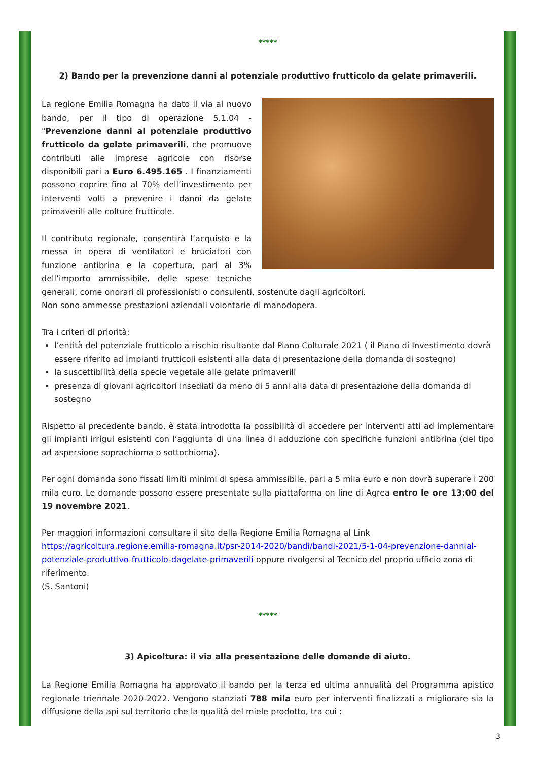*****
2) Bando per la prevenzione danni al potenziale produttivo frutticolo da gelate primaverili.
La regione Emilia Romagna ha dato il via al nuovo bando, per il tipo di operazione 5.1.04 - "Prevenzione danni al potenziale produttivo frutticolo da gelate primaverili, che promuove contributi alle imprese agricole con risorse disponibili pari a Euro 6.495.165 . I finanziamenti possono coprire fino al 70% dell’investimento per interventi volti a prevenire i danni da gelate primaverili alle colture frutticole.
Il contributo regionale, consentirà l’acquisto e la messa in opera di ventilatori e bruciatori con funzione antibrina e la copertura, pari al 3% dell’importo ammissibile, delle spese tecniche generali, come onorari di professionisti o consulenti, sostenute dagli agricoltori.
Non sono ammesse prestazioni aziendali volontarie di manodopera.
Tra i criteri di priorità:
l’entità del potenziale frutticolo a rischio risultante dal Piano Colturale 2021 ( il Piano di Investimento dovrà essere riferito ad impianti frutticoli esistenti alla data di presentazione della domanda di sostegno)
la suscettibilità della specie vegetale alle gelate primaverili
presenza di giovani agricoltori insediati da meno di 5 anni alla data di presentazione della domanda di sostegno
Rispetto al precedente bando, è stata introdotta la possibilità di accedere per interventi atti ad implementare gli impianti irrigui esistenti con l’aggiunta di una linea di adduzione con specifiche funzioni antibrina (del tipo ad aspersione soprachioma o sottochioma).
Per ogni domanda sono fissati limiti minimi di spesa ammissibile, pari a 5 mila euro e non dovrà superare i 200 mila euro. Le domande possono essere presentate sulla piattaforma on line di Agrea entro le ore 13:00 del 19 novembre 2021.
Per maggiori informazioni consultare il sito della Regione Emilia Romagna al Link https://agricoltura.regione.emilia-romagna.it/psr-2014-2020/bandi/bandi-2021/5-1-04-prevenzione-dannial-potenziale-produttivo-frutticolo-dagelate-primaverili oppure rivolgersi al Tecnico del proprio ufficio zona di riferimento.
(S. Santoni)
*****
3) Apicoltura: il via alla presentazione delle domande di aiuto.
La Regione Emilia Romagna ha approvato il bando per la terza ed ultima annualità del Programma apistico regionale triennale 2020-2022. Vengono stanziati 788 mila euro per interventi finalizzati a migliorare sia la diffusione della api sul territorio che la qualità del miele prodotto, tra cui :
3